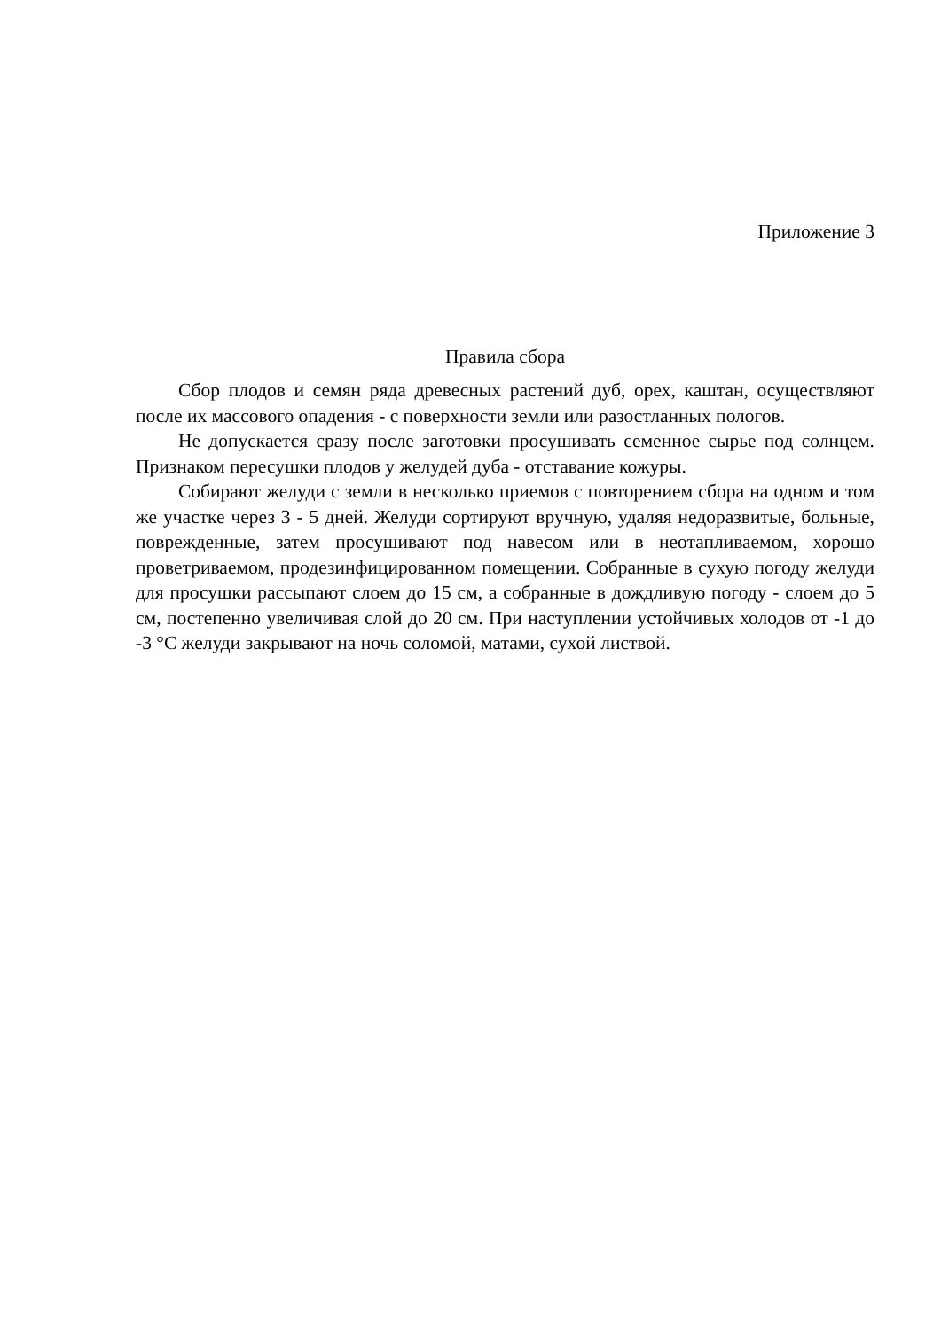Приложение 3
Правила сбора
Сбор плодов и семян ряда древесных растений дуб, орех, каштан, осуществляют после их массового опадения - с поверхности земли или разостланных пологов.
Не допускается сразу после заготовки просушивать семенное сырье под солнцем. Признаком пересушки плодов у желудей дуба - отставание кожуры.
Собирают желуди с земли в несколько приемов с повторением сбора на одном и том же участке через 3 - 5 дней. Желуди сортируют вручную, удаляя недоразвитые, больные, поврежденные, затем просушивают под навесом или в неотапливаемом, хорошо проветриваемом, продезинфицированном помещении. Собранные в сухую погоду желуди для просушки рассыпают слоем до 15 см, а собранные в дождливую погоду - слоем до 5 см, постепенно увеличивая слой до 20 см. При наступлении устойчивых холодов от -1 до -3 °С желуди закрывают на ночь соломой, матами, сухой листвой.